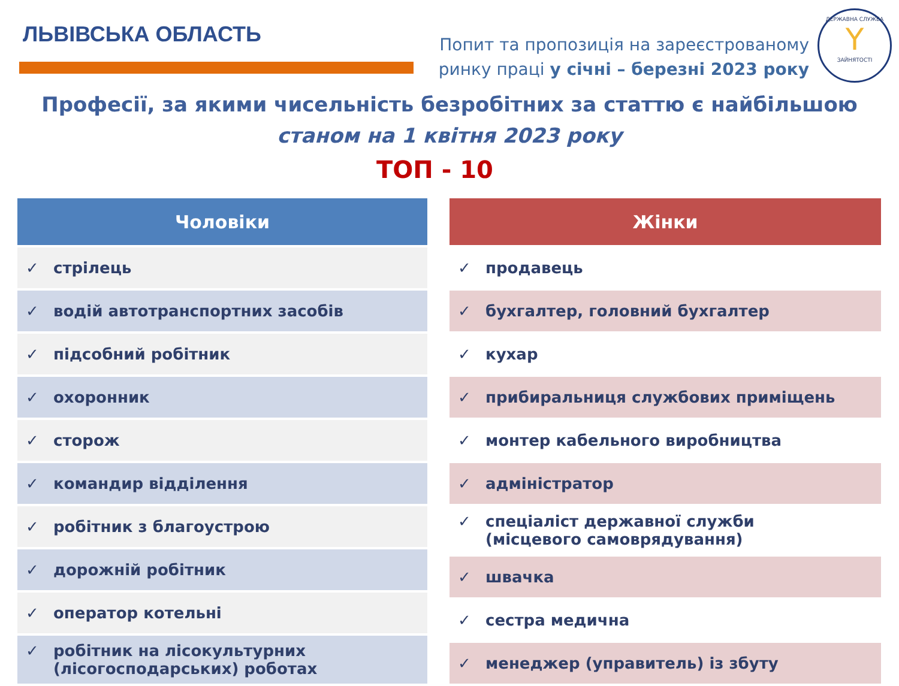ЛЬВІВСЬКА ОБЛАСТЬ
Попит та пропозиція на зареєстрованому
ринку праці у січні – березні 2023 року
ДЕРЖАВНА СЛУЖБА
Y
ЗАЙНЯТОСТІ
Професії, за якими чисельність безробітних за статтю є найбільшою
станом на 1 квітня 2023 року
ТОП - 10
| Чоловіки |
| --- |
| ✓ стрілець |
| ✓ водій автотранспортних засобів |
| ✓ підсобний робітник |
| ✓ охоронник |
| ✓ сторож |
| ✓ командир відділення |
| ✓ робітник з благоустрою |
| ✓ дорожній робітник |
| ✓ оператор котельні |
| ✓ робітник на лісокультурних (лісогосподарських) роботах |
| Жінки |
| --- |
| ✓ продавець |
| ✓ бухгалтер, головний бухгалтер |
| ✓ кухар |
| ✓ прибиральниця службових приміщень |
| ✓ монтер кабельного виробництва |
| ✓ адміністратор |
| ✓ спеціаліст державної служби (місцевого самоврядування) |
| ✓ швачка |
| ✓ сестра медична |
| ✓ менеджер (управитель) із збуту |